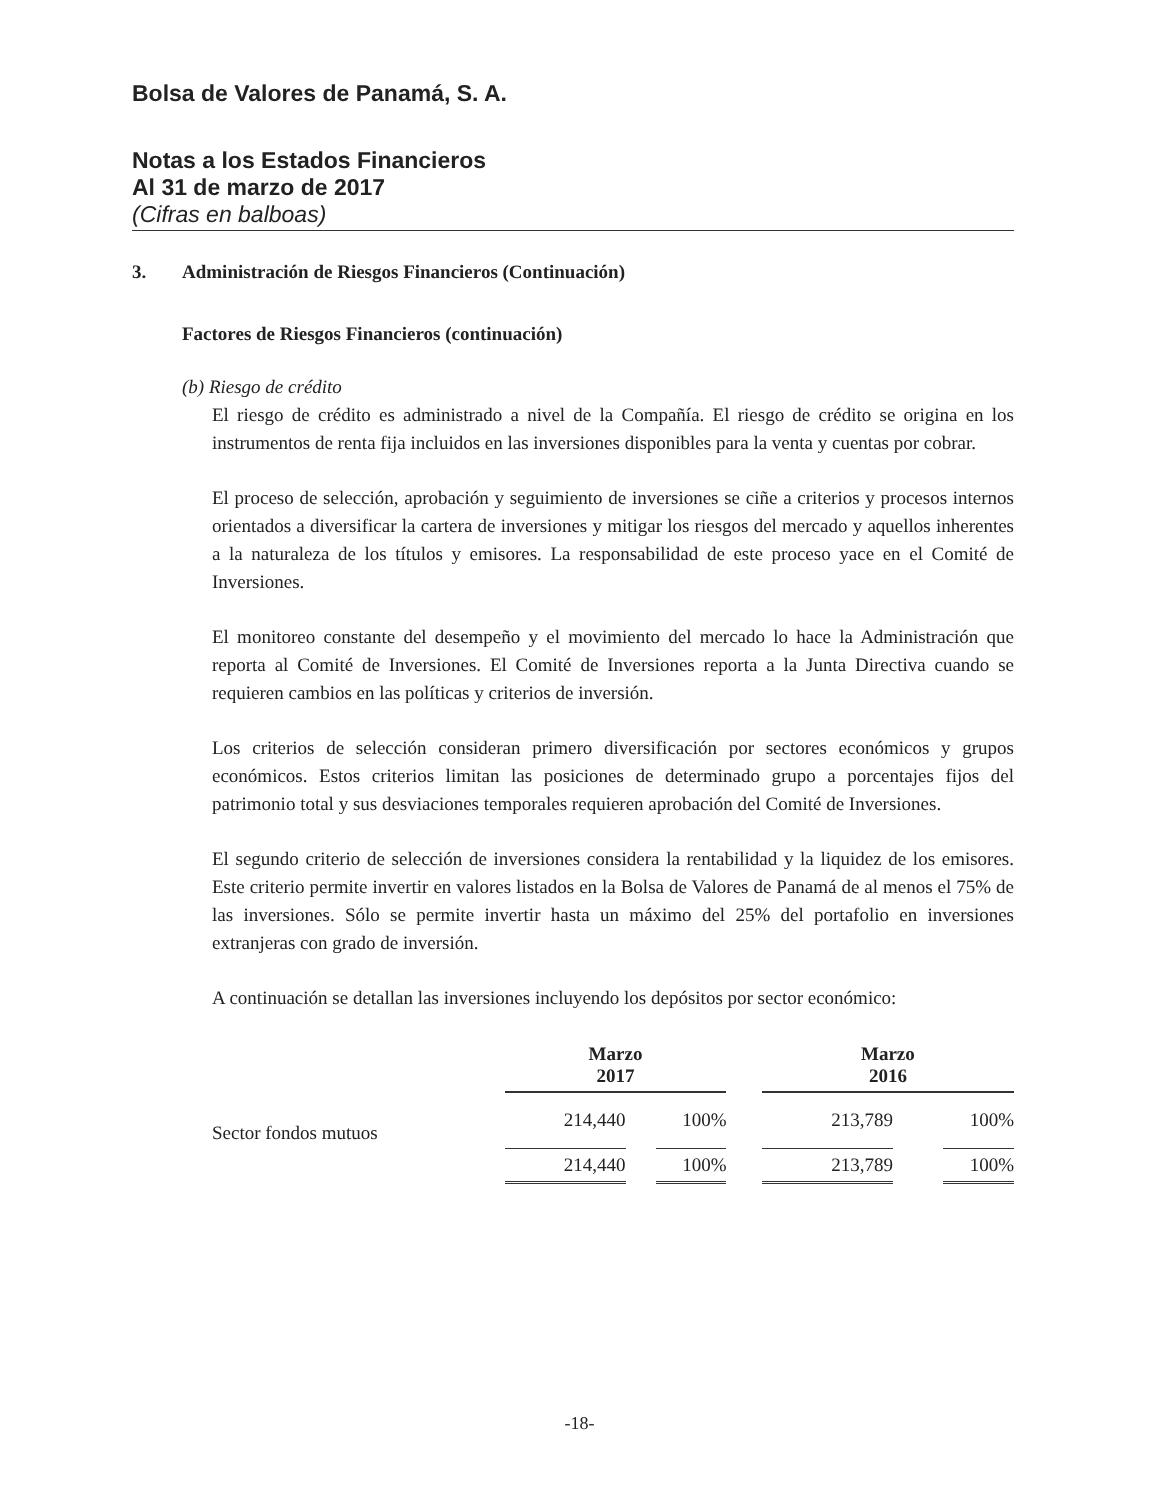Bolsa de Valores de Panamá, S. A.
Notas a los Estados Financieros
Al 31 de marzo de 2017
(Cifras en balboas)
3. Administración de Riesgos Financieros (Continuación)
Factores de Riesgos Financieros (continuación)
(b) Riesgo de crédito
El riesgo de crédito es administrado a nivel de la Compañía. El riesgo de crédito se origina en los instrumentos de renta fija incluidos en las inversiones disponibles para la venta y cuentas por cobrar.
El proceso de selección, aprobación y seguimiento de inversiones se ciñe a criterios y procesos internos orientados a diversificar la cartera de inversiones y mitigar los riesgos del mercado y aquellos inherentes a la naturaleza de los títulos y emisores. La responsabilidad de este proceso yace en el Comité de Inversiones.
El monitoreo constante del desempeño y el movimiento del mercado lo hace la Administración que reporta al Comité de Inversiones. El Comité de Inversiones reporta a la Junta Directiva cuando se requieren cambios en las políticas y criterios de inversión.
Los criterios de selección consideran primero diversificación por sectores económicos y grupos económicos. Estos criterios limitan las posiciones de determinado grupo a porcentajes fijos del patrimonio total y sus desviaciones temporales requieren aprobación del Comité de Inversiones.
El segundo criterio de selección de inversiones considera la rentabilidad y la liquidez de los emisores. Este criterio permite invertir en valores listados en la Bolsa de Valores de Panamá de al menos el 75% de las inversiones. Sólo se permite invertir hasta un máximo del 25% del portafolio en inversiones extranjeras con grado de inversión.
A continuación se detallan las inversiones incluyendo los depósitos por sector económico:
| | Marzo 2017 | | | | Marzo 2016 | | |
| Sector fondos mutuos | 214,440 | | 100% | | 213,789 | | 100% |
| | 214,440 | | 100% | | 213,789 | | 100% |
-18-